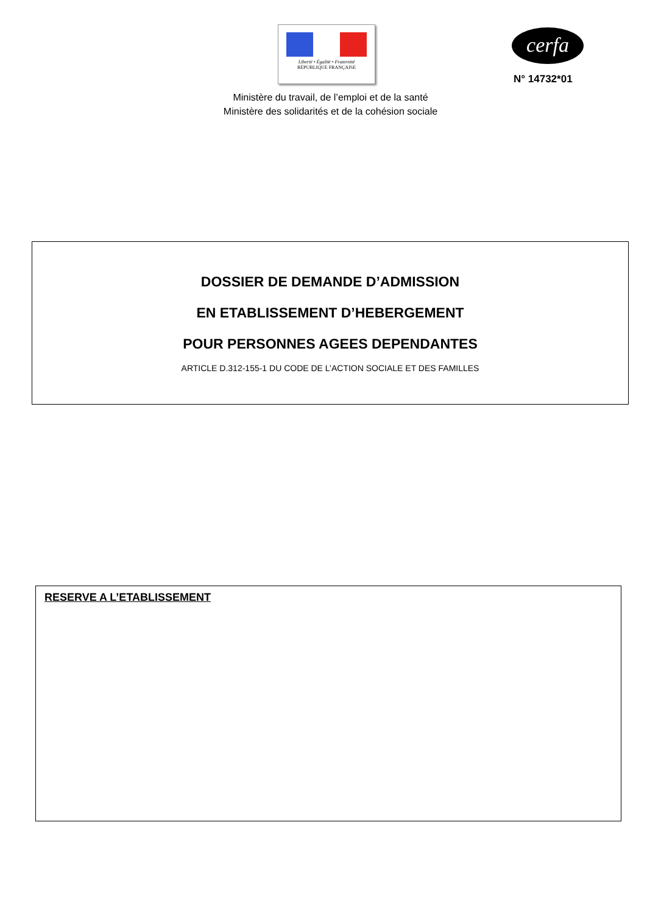Liberté • Égalité • Fraternité
RÉPUBLIQUE FRANÇAISE
cerfa
N° 14732*01
Ministère du travail, de l’emploi et de la santé
Ministère des solidarités et de la cohésion sociale
DOSSIER DE DEMANDE D’ADMISSION
EN ETABLISSEMENT D’HEBERGEMENT
POUR PERSONNES AGEES DEPENDANTES
ARTICLE D.312-155-1 DU CODE DE L’ACTION SOCIALE ET DES FAMILLES
RESERVE A L’ETABLISSEMENT